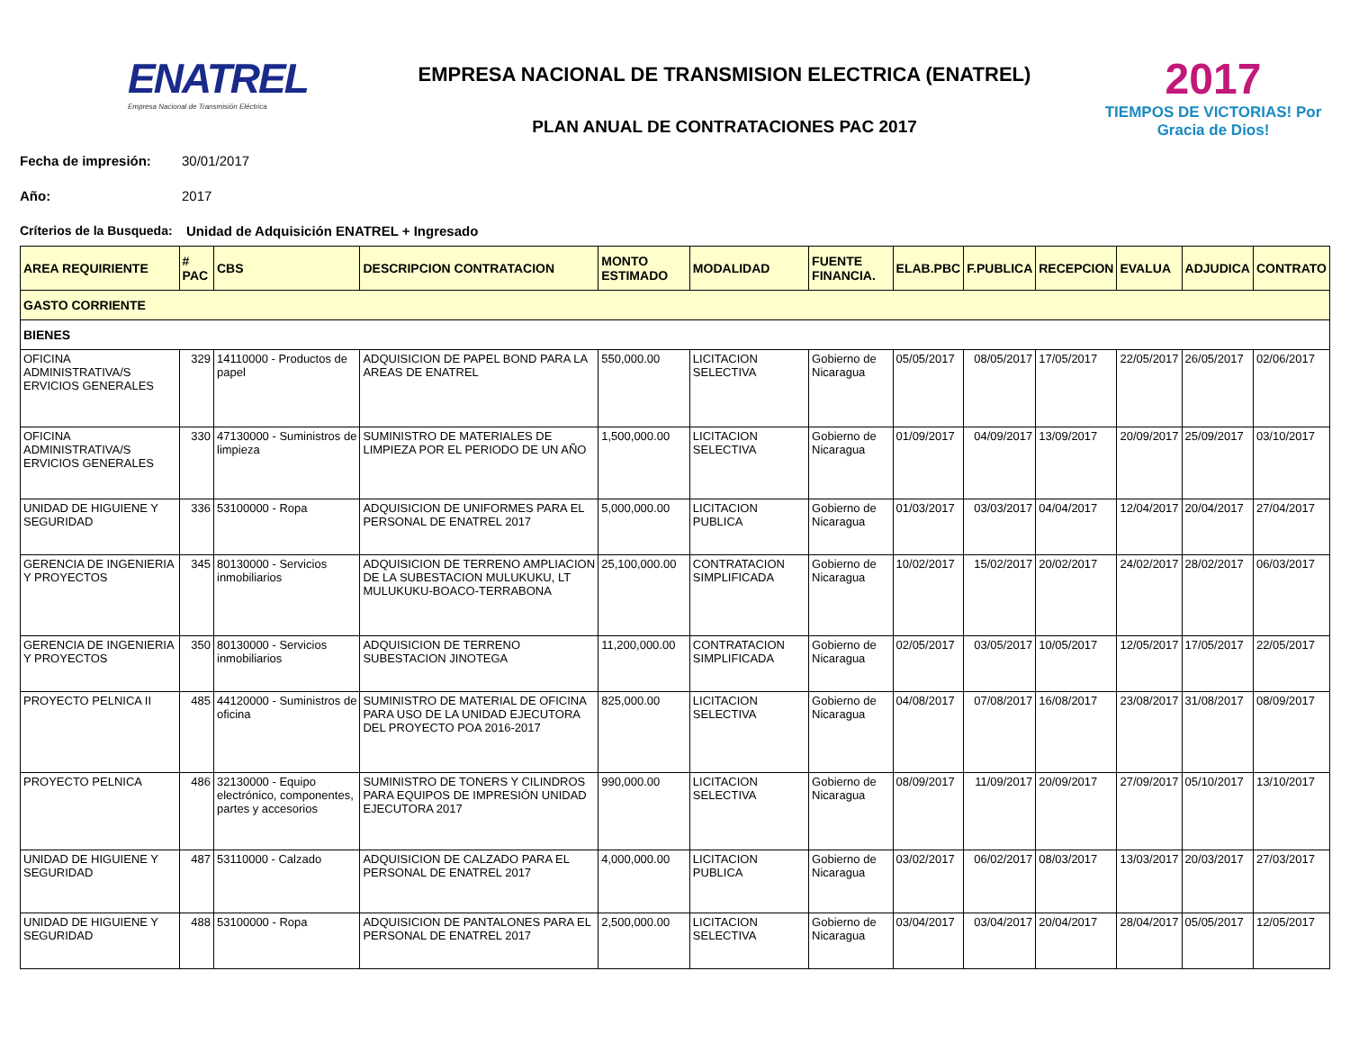ENATREL
Empresa Nacional de Transmisión Eléctrica
EMPRESA NACIONAL DE TRANSMISION ELECTRICA (ENATREL)
PLAN ANUAL DE CONTRATACIONES PAC 2017
2017
TIEMPOS DE VICTORIAS! Por Gracia de Dios!
Fecha de impresión: 30/01/2017
Año: 2017
Críterios de la Busqueda: Unidad de Adquisición ENATREL + Ingresado
| AREA REQUIRIENTE | # PAC | CBS | DESCRIPCION CONTRATACION | MONTO ESTIMADO | MODALIDAD | FUENTE FINANCIA. | ELAB.PBC | F.PUBLICA | RECEPCION | EVALUA | ADJUDICA | CONTRATO |
| --- | --- | --- | --- | --- | --- | --- | --- | --- | --- | --- | --- | --- |
| GASTO CORRIENTE | | | | | | | | | | | | |
| BIENES | | | | | | | | | | | | |
| OFICINA ADMINISTRATIVA/S ERVICIOS GENERALES | 329 | 14110000 - Productos de papel | ADQUISICION DE PAPEL BOND PARA LA AREAS DE ENATREL | 550,000.00 | LICITACION SELECTIVA | Gobierno de Nicaragua | 05/05/2017 | 08/05/2017 | 17/05/2017 | 22/05/2017 | 26/05/2017 | 02/06/2017 |
| OFICINA ADMINISTRATIVA/S ERVICIOS GENERALES | 330 | 47130000 - Suministros de limpieza | SUMINISTRO DE MATERIALES DE LIMPIEZA POR EL PERIODO DE UN AÑO | 1,500,000.00 | LICITACION SELECTIVA | Gobierno de Nicaragua | 01/09/2017 | 04/09/2017 | 13/09/2017 | 20/09/2017 | 25/09/2017 | 03/10/2017 |
| UNIDAD DE HIGUIENE Y SEGURIDAD | 336 | 53100000 - Ropa | ADQUISICION DE UNIFORMES PARA EL PERSONAL DE ENATREL 2017 | 5,000,000.00 | LICITACION PUBLICA | Gobierno de Nicaragua | 01/03/2017 | 03/03/2017 | 04/04/2017 | 12/04/2017 | 20/04/2017 | 27/04/2017 |
| GERENCIA DE INGENIERIA Y PROYECTOS | 345 | 80130000 - Servicios inmobiliarios | ADQUISICION DE TERRENO AMPLIACION DE LA SUBESTACION MULUKUKU, LT MULUKUKU-BOACO-TERRABONA | 25,100,000.00 | CONTRATACION SIMPLIFICADA | Gobierno de Nicaragua | 10/02/2017 | 15/02/2017 | 20/02/2017 | 24/02/2017 | 28/02/2017 | 06/03/2017 |
| GERENCIA DE INGENIERIA Y PROYECTOS | 350 | 80130000 - Servicios inmobiliarios | ADQUISICION DE TERRENO SUBESTACION JINOTEGA | 11,200,000.00 | CONTRATACION SIMPLIFICADA | Gobierno de Nicaragua | 02/05/2017 | 03/05/2017 | 10/05/2017 | 12/05/2017 | 17/05/2017 | 22/05/2017 |
| PROYECTO PELNICA II | 485 | 44120000 - Suministros de oficina | SUMINISTRO DE MATERIAL DE OFICINA PARA USO DE LA UNIDAD EJECUTORA DEL PROYECTO POA 2016-2017 | 825,000.00 | LICITACION SELECTIVA | Gobierno de Nicaragua | 04/08/2017 | 07/08/2017 | 16/08/2017 | 23/08/2017 | 31/08/2017 | 08/09/2017 |
| PROYECTO PELNICA | 486 | 32130000 - Equipo electrónico, componentes, partes y accesorios | SUMINISTRO DE TONERS Y CILINDROS PARA EQUIPOS DE IMPRESIÓN UNIDAD EJECUTORA 2017 | 990,000.00 | LICITACION SELECTIVA | Gobierno de Nicaragua | 08/09/2017 | 11/09/2017 | 20/09/2017 | 27/09/2017 | 05/10/2017 | 13/10/2017 |
| UNIDAD DE HIGUIENE Y SEGURIDAD | 487 | 53110000 - Calzado | ADQUISICION DE CALZADO PARA EL PERSONAL DE ENATREL 2017 | 4,000,000.00 | LICITACION PUBLICA | Gobierno de Nicaragua | 03/02/2017 | 06/02/2017 | 08/03/2017 | 13/03/2017 | 20/03/2017 | 27/03/2017 |
| UNIDAD DE HIGUIENE Y SEGURIDAD | 488 | 53100000 - Ropa | ADQUISICION DE PANTALONES PARA EL PERSONAL DE ENATREL 2017 | 2,500,000.00 | LICITACION SELECTIVA | Gobierno de Nicaragua | 03/04/2017 | 03/04/2017 | 20/04/2017 | 28/04/2017 | 05/05/2017 | 12/05/2017 |